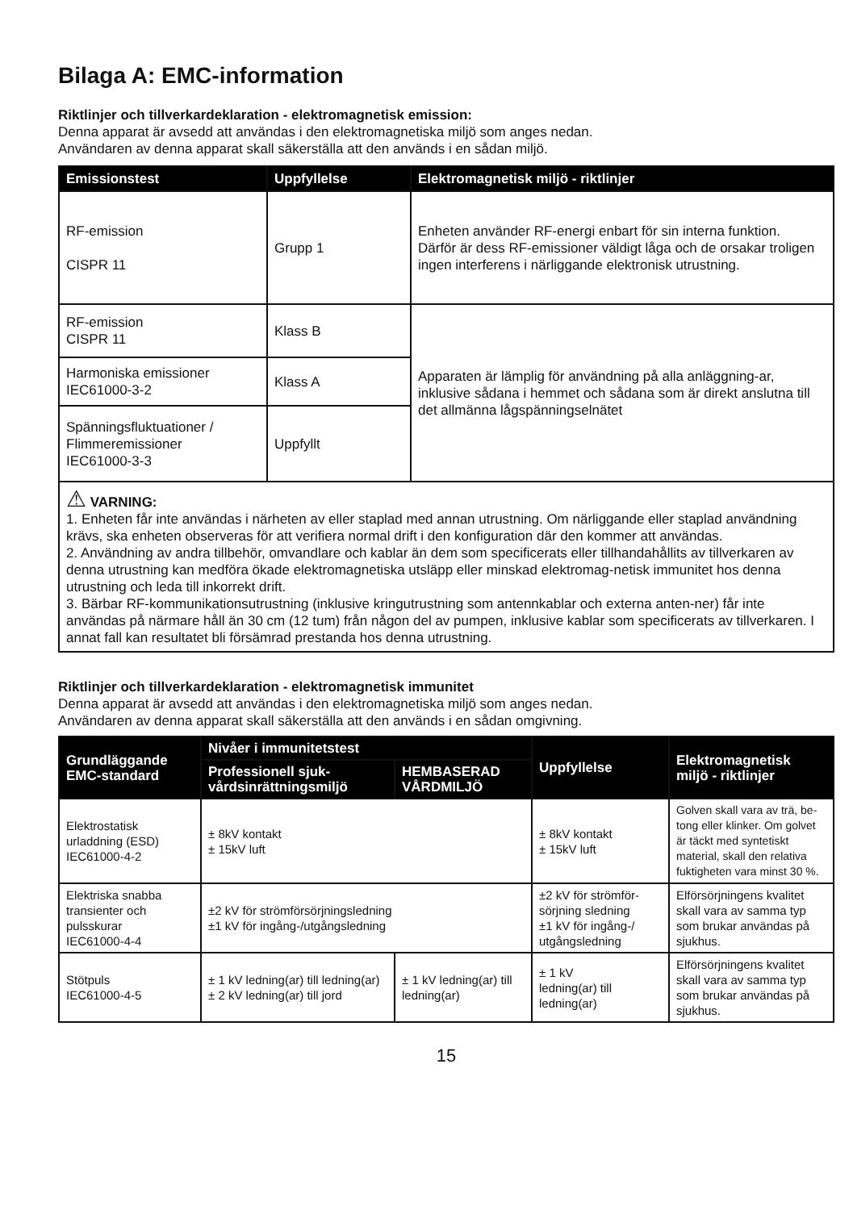Bilaga A: EMC-information
Riktlinjer och tillverkardeklaration - elektromagnetisk emission:
Denna apparat är avsedd att användas i den elektromagnetiska miljö som anges nedan.
Användaren av denna apparat skall säkerställa att den används i en sådan miljö.
| Emissionstest | Uppfyllelse | Elektromagnetisk miljö - riktlinjer |
| --- | --- | --- |
| RF-emission CISPR 11 | Grupp 1 | Enheten använder RF-energi enbart för sin interna funktion. Därför är dess RF-emissioner väldigt låga och de orsakar troligen ingen interferens i närliggande elektronisk utrustning. |
| RF-emission CISPR 11 | Klass B | Apparaten är lämplig för användning på alla anläggning-ar, inklusive sådana i hemmet och sådana som är direkt anslutna till det allmänna lågspänningselnätet |
| Harmoniska emissioner IEC61000-3-2 | Klass A | |
| Spänningsfluktuationer / Flimmeremissioner IEC61000-3-3 | Uppfyllt | |
| ⚠ VARNING: 1. Enheten får inte användas i närheten av eller staplad med annan utrustning. Om närliggande eller staplad användning krävs, ska enheten observeras för att verifiera normal drift i den konfiguration där den kommer att användas. 2. Användning av andra tillbehör, omvandlare och kablar än dem som specificerats eller tillhandahållits av tillverkaren av denna utrustning kan medföra ökade elektromagnetiska utsläpp eller minskad elektromag-netisk immunitet hos denna utrustning och leda till inkorrekt drift. 3. Bärbar RF-kommunikationsutrustning (inklusive kringutrustning som antennkablar och externa anten-ner) får inte användas på närmare håll än 30 cm (12 tum) från någon del av pumpen, inklusive kablar som specificerats av tillverkaren. I annat fall kan resultatet bli försämrad prestanda hos denna utrustning. | | |
Riktlinjer och tillverkardeklaration - elektromagnetisk immunitet
Denna apparat är avsedd att användas i den elektromagnetiska miljö som anges nedan.
Användaren av denna apparat skall säkerställa att den används i en sådan omgivning.
| Grundläggande EMC-standard | Nivåer i immunitetstest | | Uppfyllelse | Elektromagnetisk miljö - riktlinjer |
| --- | --- | --- | --- | --- |
| | Professionell sjuk-vårdsinrättningsmiljö | HEMBASERAD VÅRDMILJÖ | | |
| Elektrostatisk urladdning (ESD) IEC61000-4-2 | ± 8kV kontakt ± 15kV luft | | ± 8kV kontakt ± 15kV luft | Golven skall vara av trä, be-tong eller klinker. Om golvet är täckt med syntetiskt material, skall den relativa fuktigheten vara minst 30 %. |
| Elektriska snabba transienter och pulsskurar IEC61000-4-4 | ±2 kV för strömförsörjningsledning ±1 kV för ingång-/utgångsledning | | ±2 kV för strömför-sörjning sledning ±1 kV för ingång-/ utgångsledning | Elförsörjningens kvalitet skall vara av samma typ som brukar användas på sjukhus. |
| Stötpuls IEC61000-4-5 | ± 1 kV ledning(ar) till ledning(ar) ± 2 kV ledning(ar) till jord | ± 1 kV ledning(ar) till ledning(ar) | ± 1 kV ledning(ar) till ledning(ar) | Elförsörjningens kvalitet skall vara av samma typ som brukar användas på sjukhus. |
15